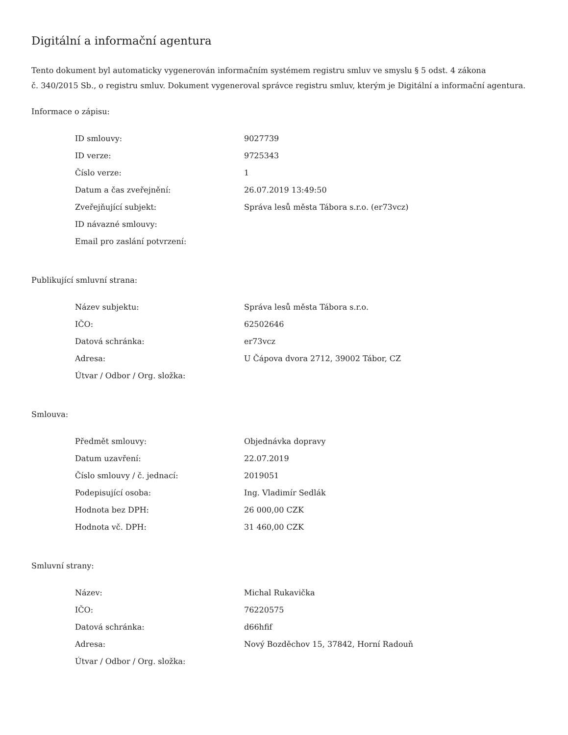Digitální a informační agentura
Tento dokument byl automaticky vygenerován informačním systémem registru smluv ve smyslu § 5 odst. 4 zákona
č. 340/2015 Sb., o registru smluv. Dokument vygeneroval správce registru smluv, kterým je Digitální a informační agentura.
Informace o zápisu:
| ID smlouvy: | 9027739 |
| ID verze: | 9725343 |
| Číslo verze: | 1 |
| Datum a čas zveřejnění: | 26.07.2019 13:49:50 |
| Zveřejňující subjekt: | Správa lesů města Tábora s.r.o. (er73vcz) |
| ID návazné smlouvy: | |
| Email pro zaslání potvrzení: | |
Publikující smluvní strana:
| Název subjektu: | Správa lesů města Tábora s.r.o. |
| IČO: | 62502646 |
| Datová schránka: | er73vcz |
| Adresa: | U Čápova dvora 2712, 39002 Tábor, CZ |
| Útvar / Odbor / Org. složka: | |
Smlouva:
| Předmět smlouvy: | Objednávka dopravy |
| Datum uzavření: | 22.07.2019 |
| Číslo smlouvy / č. jednací: | 2019051 |
| Podepisující osoba: | Ing. Vladimír Sedlák |
| Hodnota bez DPH: | 26 000,00 CZK |
| Hodnota vč. DPH: | 31 460,00 CZK |
Smluvní strany:
| Název: | Michal Rukavička |
| IČO: | 76220575 |
| Datová schránka: | d66hfif |
| Adresa: | Nový Bozděchov 15, 37842, Horní Radouň |
| Útvar / Odbor / Org. složka: | |